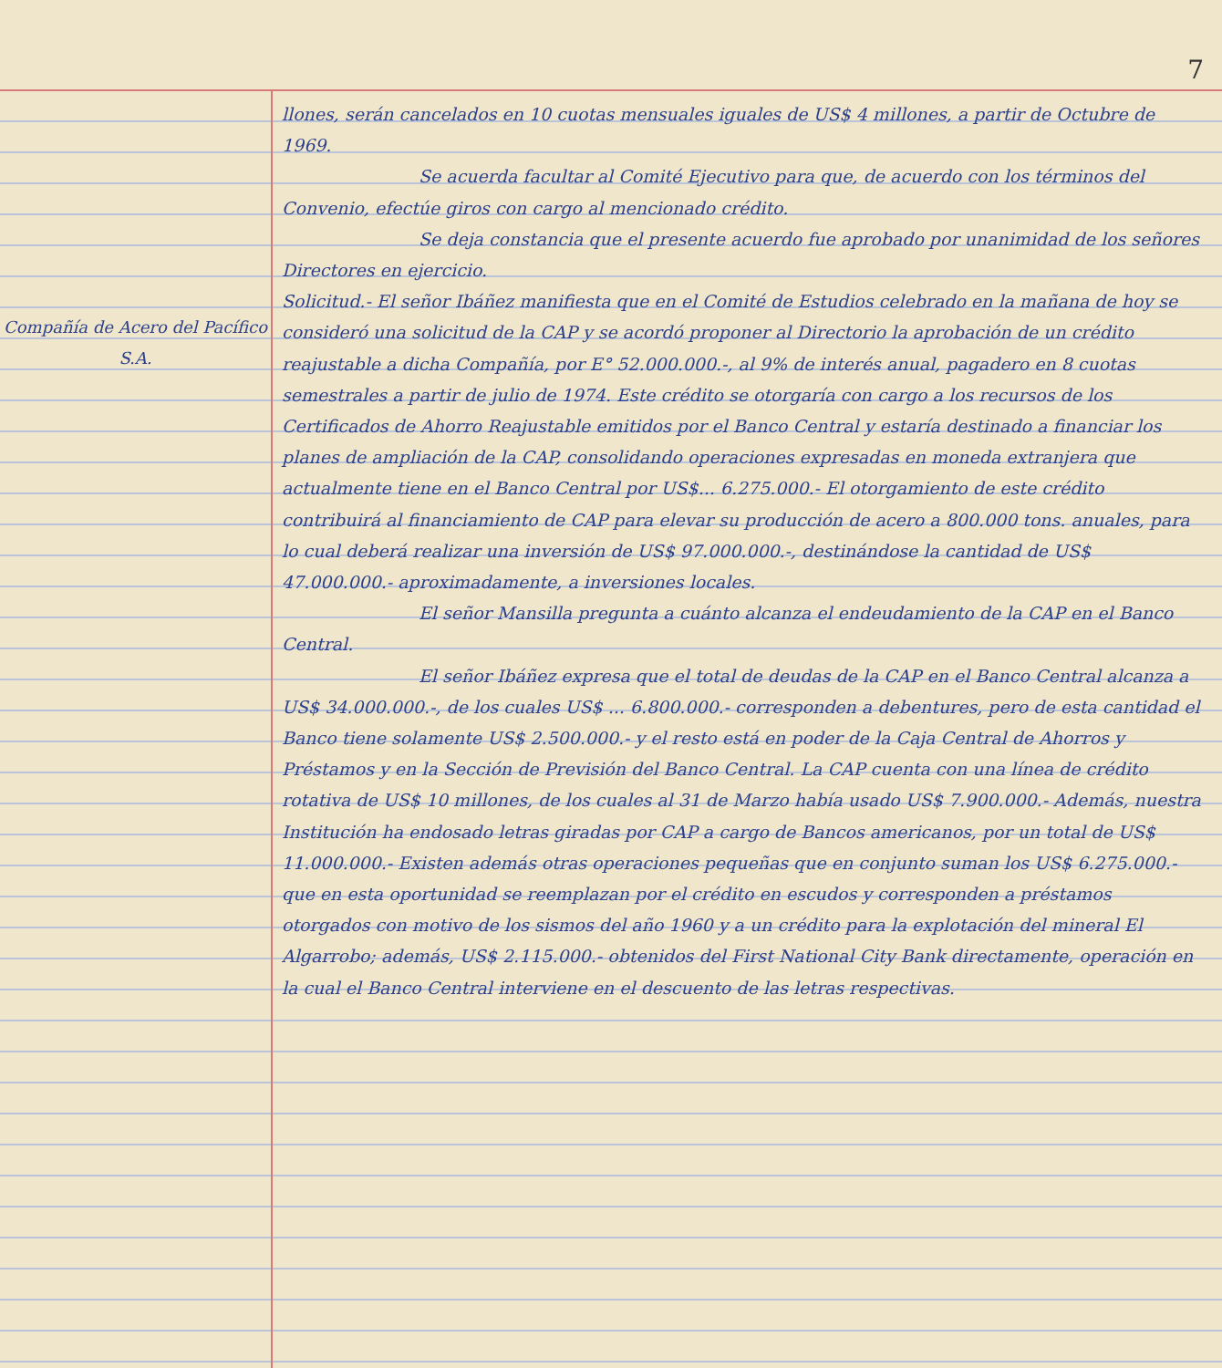7
Compañía de Acero del Pacífico S.A.
llones, serán cancelados en 10 cuotas mensuales iguales de US$ 4 millones, a partir de Octubre de 1969.
Se acuerda facultar al Comité Ejecutivo para que, de acuerdo con los términos del Convenio, efectúe giros con cargo al mencionado crédito.
Se deja constancia que el presente acuerdo fue aprobado por unanimidad de los señores Directores en ejercicio.
Solicitud.- El señor Ibáñez manifiesta que en el Comité de Estudios celebrado en la mañana de hoy se consideró una solicitud de la CAP y se acordó proponer al Directorio la aprobación de un crédito reajustable a dicha Compañía, por E° 52.000.000.-, al 9% de interés anual, pagadero en 8 cuotas semestrales a partir de julio de 1974. Este crédito se otorgaría con cargo a los recursos de los Certificados de Ahorro Reajustable emitidos por el Banco Central y estaría destinado a financiar los planes de ampliación de la CAP, consolidando operaciones expresadas en moneda extranjera que actualmente tiene en el Banco Central por US$... 6.275.000.- El otorgamiento de este crédito contribuirá al financiamiento de CAP para elevar su producción de acero a 800.000 tons. anuales, para lo cual deberá realizar una inversión de US$ 97.000.000.-, destinándose la cantidad de US$ 47.000.000.- aproximadamente, a inversiones locales.
El señor Mansilla pregunta a cuánto alcanza el endeudamiento de la CAP en el Banco Central.
El señor Ibáñez expresa que el total de deudas de la CAP en el Banco Central alcanza a US$ 34.000.000.-, de los cuales US$ ... 6.800.000.- corresponden a debentures, pero de esta cantidad el Banco tiene solamente US$ 2.500.000.- y el resto está en poder de la Caja Central de Ahorros y Préstamos y en la Sección de Previsión del Banco Central. La CAP cuenta con una línea de crédito rotativa de US$ 10 millones, de los cuales al 31 de Marzo había usado US$ 7.900.000.- Además, nuestra Institución ha endosado letras giradas por CAP a cargo de Bancos americanos, por un total de US$ 11.000.000.- Existen además otras operaciones pequeñas que en conjunto suman los US$ 6.275.000.- que en esta oportunidad se reemplazan por el crédito en escudos y corresponden a préstamos otorgados con motivo de los sismos del año 1960 y a un crédito para la explotación del mineral El Algarrobo; además, US$ 2.115.000.- obtenidos del First National City Bank directamente, operación en la cual el Banco Central interviene en el descuento de las letras respectivas.